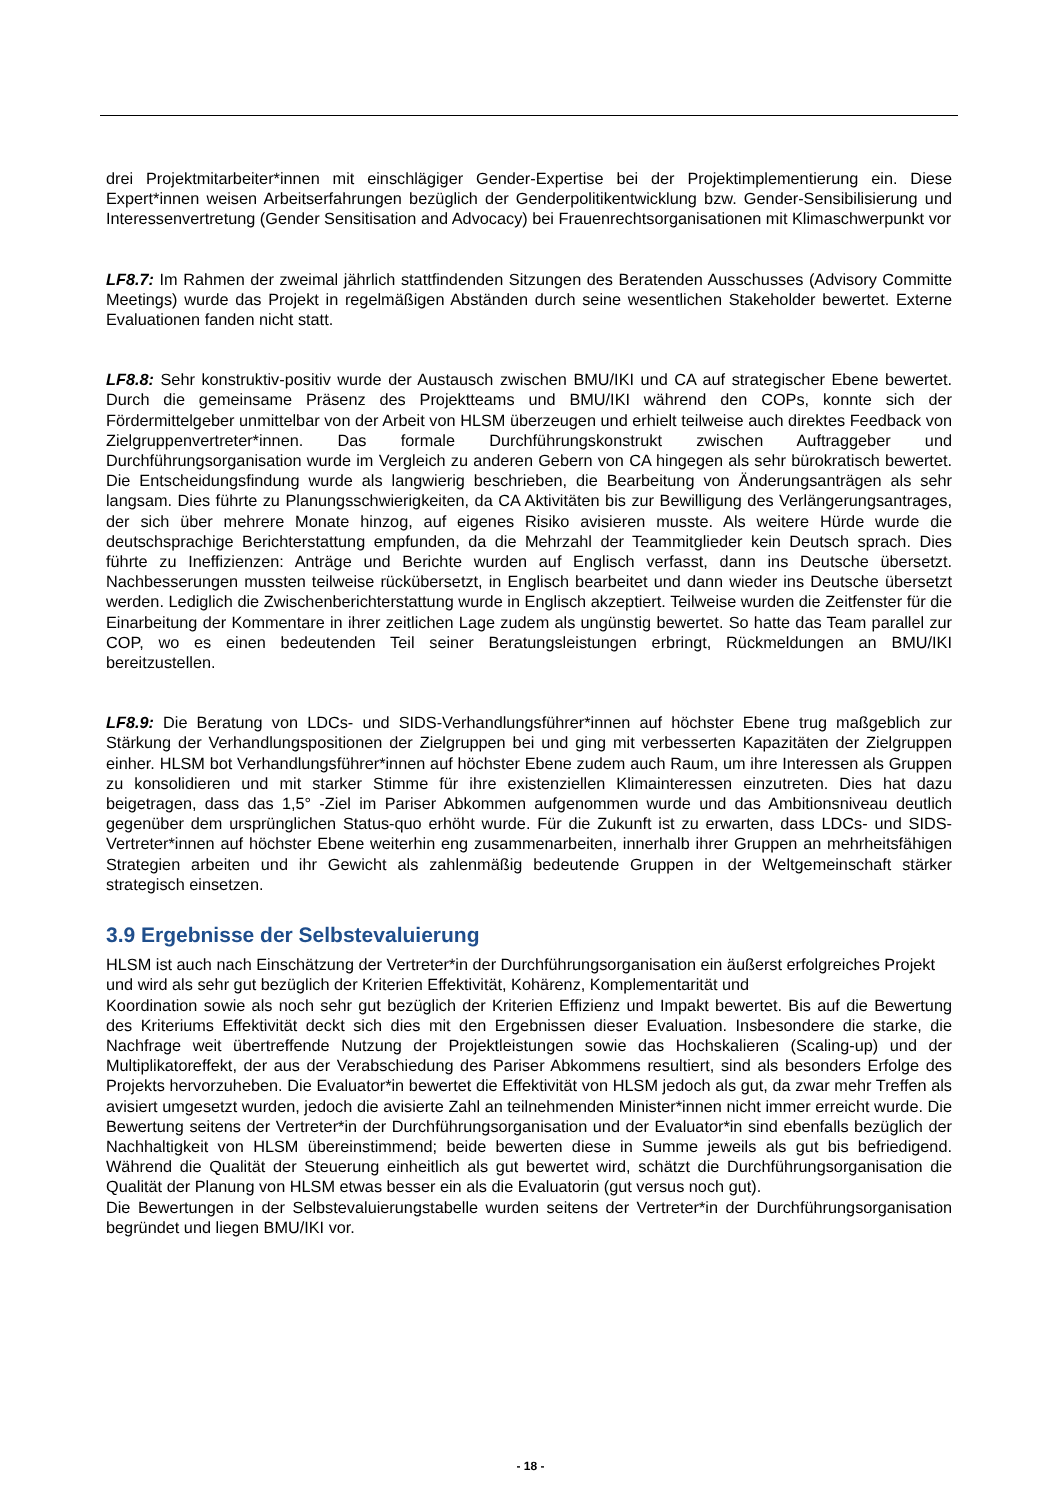drei Projektmitarbeiter*innen mit einschlägiger Gender-Expertise bei der Projektimplementierung ein. Diese Expert*innen weisen Arbeitserfahrungen bezüglich der Genderpolitikentwicklung bzw. Gender-Sensibilisierung und Interessenvertretung (Gender Sensitisation and Advocacy) bei Frauenrechtsorganisationen mit Klimaschwerpunkt vor
LF8.7: Im Rahmen der zweimal jährlich stattfindenden Sitzungen des Beratenden Ausschusses (Advisory Committe Meetings) wurde das Projekt in regelmäßigen Abständen durch seine wesentlichen Stakeholder bewertet. Externe Evaluationen fanden nicht statt.
LF8.8: Sehr konstruktiv-positiv wurde der Austausch zwischen BMU/IKI und CA auf strategischer Ebene bewertet. Durch die gemeinsame Präsenz des Projektteams und BMU/IKI während den COPs, konnte sich der Fördermittelgeber unmittelbar von der Arbeit von HLSM überzeugen und erhielt teilweise auch direktes Feedback von Zielgruppenvertreter*innen. Das formale Durchführungskonstrukt zwischen Auftraggeber und Durchführungsorganisation wurde im Vergleich zu anderen Gebern von CA hingegen als sehr bürokratisch bewertet. Die Entscheidungsfindung wurde als langwierig beschrieben, die Bearbeitung von Änderungsanträgen als sehr langsam. Dies führte zu Planungsschwierigkeiten, da CA Aktivitäten bis zur Bewilligung des Verlängerungsantrages, der sich über mehrere Monate hinzog, auf eigenes Risiko avisieren musste. Als weitere Hürde wurde die deutschsprachige Berichterstattung empfunden, da die Mehrzahl der Teammitglieder kein Deutsch sprach. Dies führte zu Ineffizienzen: Anträge und Berichte wurden auf Englisch verfasst, dann ins Deutsche übersetzt. Nachbesserungen mussten teilweise rückübersetzt, in Englisch bearbeitet und dann wieder ins Deutsche übersetzt werden. Lediglich die Zwischenberichterstattung wurde in Englisch akzeptiert. Teilweise wurden die Zeitfenster für die Einarbeitung der Kommentare in ihrer zeitlichen Lage zudem als ungünstig bewertet. So hatte das Team parallel zur COP, wo es einen bedeutenden Teil seiner Beratungsleistungen erbringt, Rückmeldungen an BMU/IKI bereitzustellen.
LF8.9: Die Beratung von LDCs- und SIDS-Verhandlungsführer*innen auf höchster Ebene trug maßgeblich zur Stärkung der Verhandlungspositionen der Zielgruppen bei und ging mit verbesserten Kapazitäten der Zielgruppen einher. HLSM bot Verhandlungsführer*innen auf höchster Ebene zudem auch Raum, um ihre Interessen als Gruppen zu konsolidieren und mit starker Stimme für ihre existenziellen Klimainteressen einzutreten. Dies hat dazu beigetragen, dass das 1,5° -Ziel im Pariser Abkommen aufgenommen wurde und das Ambitionsniveau deutlich gegenüber dem ursprünglichen Status-quo erhöht wurde. Für die Zukunft ist zu erwarten, dass LDCs- und SIDS-Vertreter*innen auf höchster Ebene weiterhin eng zusammenarbeiten, innerhalb ihrer Gruppen an mehrheitsfähigen Strategien arbeiten und ihr Gewicht als zahlenmäßig bedeutende Gruppen in der Weltgemeinschaft stärker strategisch einsetzen.
3.9 Ergebnisse der Selbstevaluierung
HLSM ist auch nach Einschätzung der Vertreter*in der Durchführungsorganisation ein äußerst erfolgreiches Projekt und wird als sehr gut bezüglich der Kriterien Effektivität, Kohärenz, Komplementarität und
Koordination sowie als noch sehr gut bezüglich der Kriterien Effizienz und Impakt bewertet. Bis auf die Bewertung des Kriteriums Effektivität deckt sich dies mit den Ergebnissen dieser Evaluation. Insbesondere die starke, die Nachfrage weit übertreffende Nutzung der Projektleistungen sowie das Hochskalieren (Scaling-up) und der Multiplikatoreffekt, der aus der Verabschiedung des Pariser Abkommens resultiert, sind als besonders Erfolge des Projekts hervorzuheben. Die Evaluator*in bewertet die Effektivität von HLSM jedoch als gut, da zwar mehr Treffen als avisiert umgesetzt wurden, jedoch die avisierte Zahl an teilnehmenden Minister*innen nicht immer erreicht wurde. Die Bewertung seitens der Vertreter*in der Durchführungsorganisation und der Evaluator*in sind ebenfalls bezüglich der Nachhaltigkeit von HLSM übereinstimmend; beide bewerten diese in Summe jeweils als gut bis befriedigend. Während die Qualität der Steuerung einheitlich als gut bewertet wird, schätzt die Durchführungsorganisation die Qualität der Planung von HLSM etwas besser ein als die Evaluatorin (gut versus noch gut).
Die Bewertungen in der Selbstevaluierungstabelle wurden seitens der Vertreter*in der Durchführungsorganisation begründet und liegen BMU/IKI vor.
- 18 -